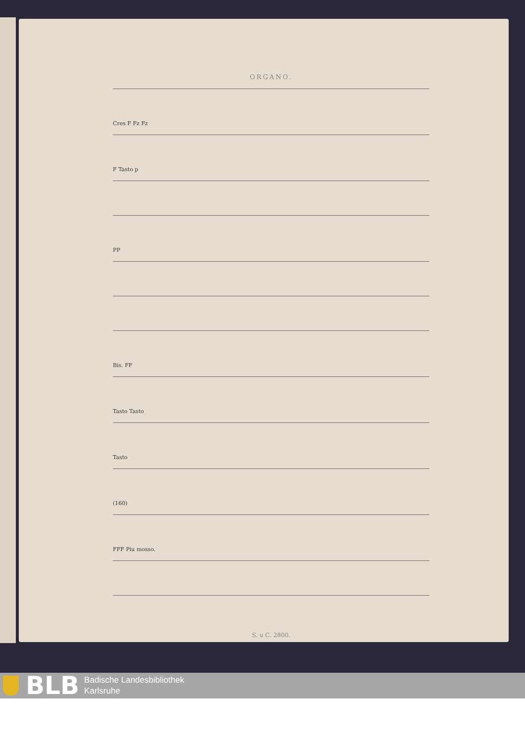ORGANO.
Cres F Fz Fz
F Tasto p
PP
Bis. FF
Tasto Tasto
Tasto
(160)
FFF Piu mosso.
S. u C. 2800.
BLB
Badische Landesbibliothek
Karlsruhe